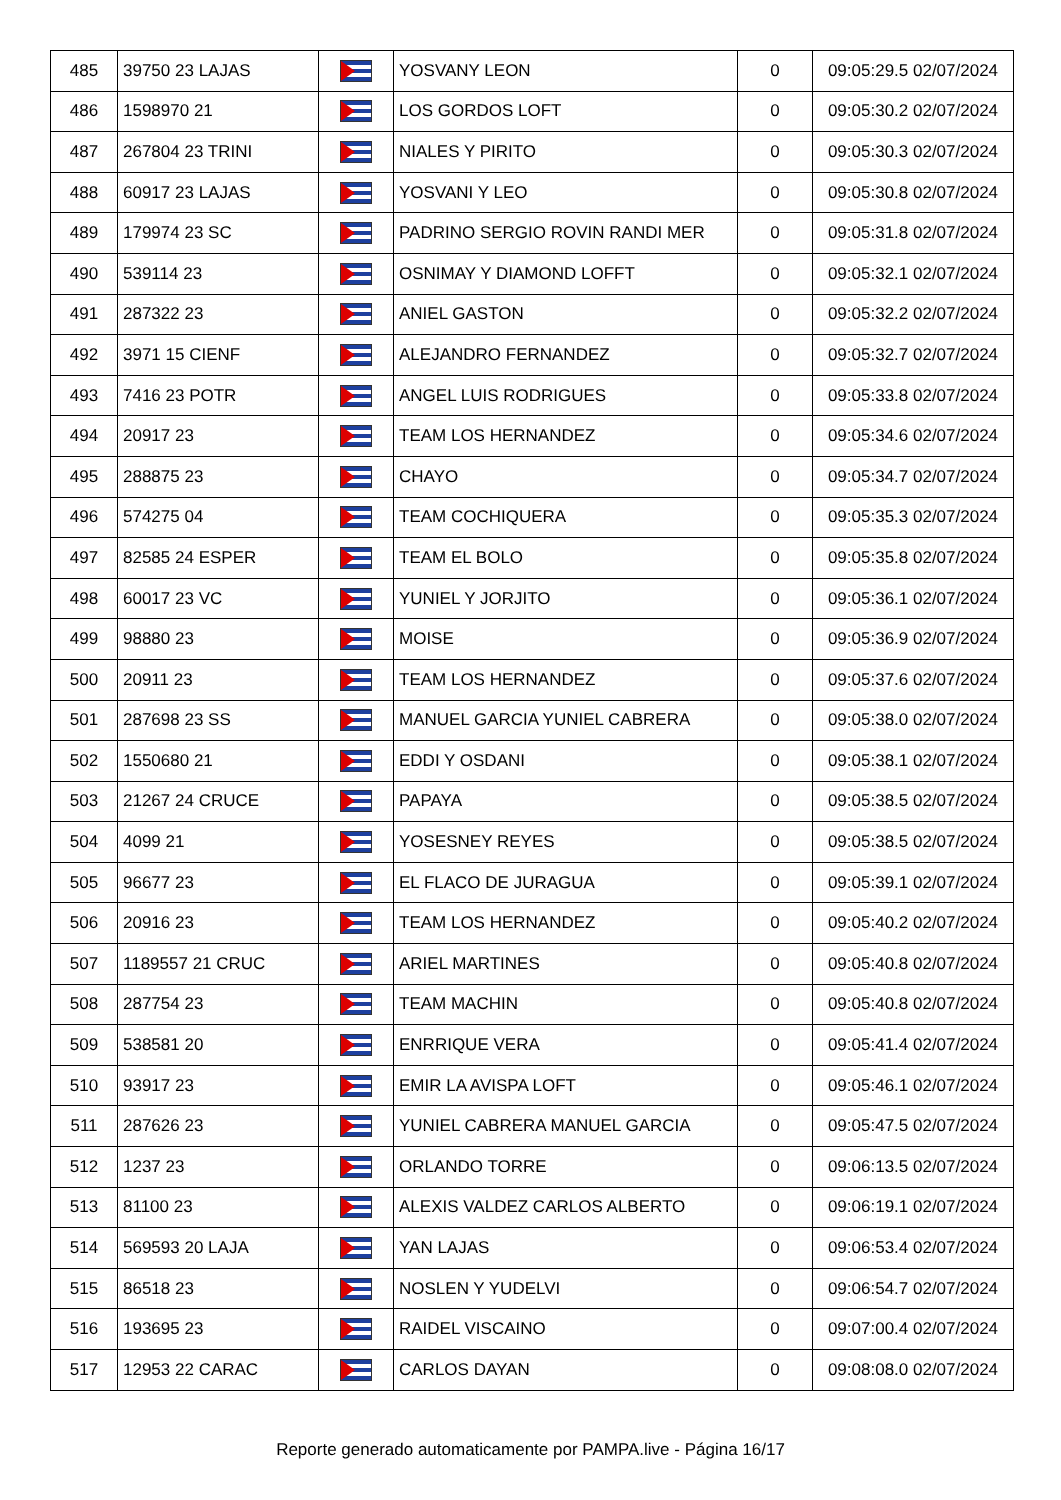| 485 | 39750 23 LAJAS | | YOSVANY LEON | 0 | 09:05:29.5 02/07/2024 |
| 486 | 1598970 21 | | LOS GORDOS LOFT | 0 | 09:05:30.2 02/07/2024 |
| 487 | 267804 23 TRINI | | NIALES Y PIRITO | 0 | 09:05:30.3 02/07/2024 |
| 488 | 60917 23 LAJAS | | YOSVANI Y LEO | 0 | 09:05:30.8 02/07/2024 |
| 489 | 179974 23 SC | | PADRINO SERGIO ROVIN RANDI MER | 0 | 09:05:31.8 02/07/2024 |
| 490 | 539114 23 | | OSNIMAY Y DIAMOND LOFFT | 0 | 09:05:32.1 02/07/2024 |
| 491 | 287322 23 | | ANIEL GASTON | 0 | 09:05:32.2 02/07/2024 |
| 492 | 3971 15 CIENF | | ALEJANDRO FERNANDEZ | 0 | 09:05:32.7 02/07/2024 |
| 493 | 7416 23 POTR | | ANGEL LUIS RODRIGUES | 0 | 09:05:33.8 02/07/2024 |
| 494 | 20917 23 | | TEAM LOS HERNANDEZ | 0 | 09:05:34.6 02/07/2024 |
| 495 | 288875 23 | | CHAYO | 0 | 09:05:34.7 02/07/2024 |
| 496 | 574275 04 | | TEAM COCHIQUERA | 0 | 09:05:35.3 02/07/2024 |
| 497 | 82585 24 ESPER | | TEAM EL BOLO | 0 | 09:05:35.8 02/07/2024 |
| 498 | 60017 23 VC | | YUNIEL Y JORJITO | 0 | 09:05:36.1 02/07/2024 |
| 499 | 98880 23 | | MOISE | 0 | 09:05:36.9 02/07/2024 |
| 500 | 20911 23 | | TEAM LOS HERNANDEZ | 0 | 09:05:37.6 02/07/2024 |
| 501 | 287698 23 SS | | MANUEL GARCIA YUNIEL CABRERA | 0 | 09:05:38.0 02/07/2024 |
| 502 | 1550680 21 | | EDDI Y OSDANI | 0 | 09:05:38.1 02/07/2024 |
| 503 | 21267 24 CRUCE | | PAPAYA | 0 | 09:05:38.5 02/07/2024 |
| 504 | 4099 21 | | YOSESNEY REYES | 0 | 09:05:38.5 02/07/2024 |
| 505 | 96677 23 | | EL FLACO DE JURAGUA | 0 | 09:05:39.1 02/07/2024 |
| 506 | 20916 23 | | TEAM LOS HERNANDEZ | 0 | 09:05:40.2 02/07/2024 |
| 507 | 1189557 21 CRUC | | ARIEL MARTINES | 0 | 09:05:40.8 02/07/2024 |
| 508 | 287754 23 | | TEAM MACHIN | 0 | 09:05:40.8 02/07/2024 |
| 509 | 538581 20 | | ENRRIQUE VERA | 0 | 09:05:41.4 02/07/2024 |
| 510 | 93917 23 | | EMIR LA AVISPA LOFT | 0 | 09:05:46.1 02/07/2024 |
| 511 | 287626 23 | | YUNIEL CABRERA MANUEL GARCIA | 0 | 09:05:47.5 02/07/2024 |
| 512 | 1237 23 | | ORLANDO TORRE | 0 | 09:06:13.5 02/07/2024 |
| 513 | 81100 23 | | ALEXIS VALDEZ CARLOS ALBERTO | 0 | 09:06:19.1 02/07/2024 |
| 514 | 569593 20 LAJA | | YAN LAJAS | 0 | 09:06:53.4 02/07/2024 |
| 515 | 86518 23 | | NOSLEN Y YUDELVI | 0 | 09:06:54.7 02/07/2024 |
| 516 | 193695 23 | | RAIDEL VISCAINO | 0 | 09:07:00.4 02/07/2024 |
| 517 | 12953 22 CARAC | | CARLOS DAYAN | 0 | 09:08:08.0 02/07/2024 |
Reporte generado automaticamente por PAMPA.live - Página 16/17